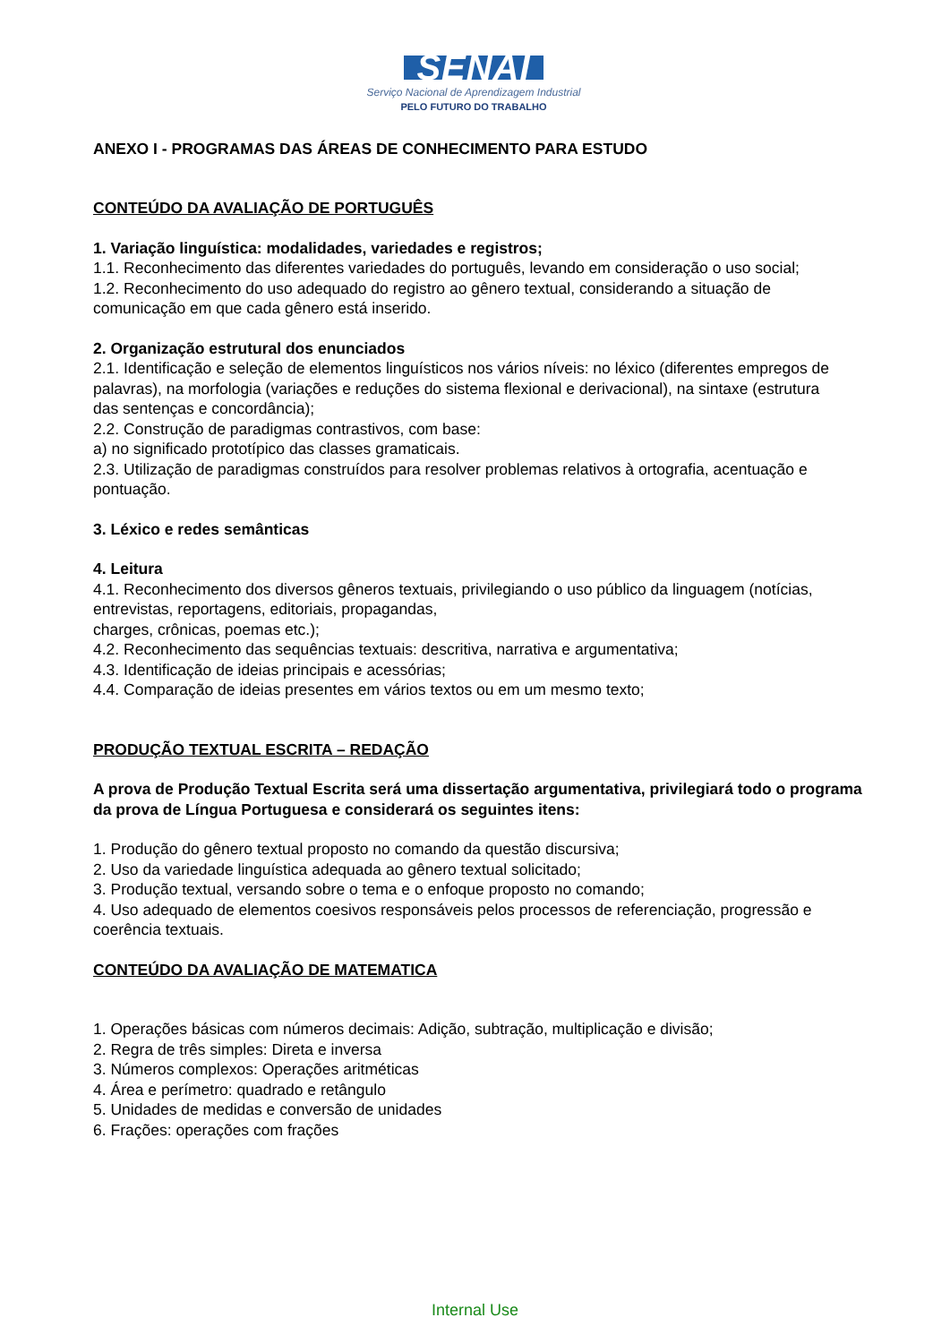SENAI
Serviço Nacional de Aprendizagem Industrial
PELO FUTURO DO TRABALHO
ANEXO I - PROGRAMAS DAS ÁREAS DE CONHECIMENTO PARA ESTUDO
CONTEÚDO DA AVALIAÇÃO DE PORTUGUÊS
1. Variação linguística: modalidades, variedades e registros;
1.1. Reconhecimento das diferentes variedades do português, levando em consideração o uso social;
1.2. Reconhecimento do uso adequado do registro ao gênero textual, considerando a situação de comunicação em que cada gênero está inserido.
2. Organização estrutural dos enunciados
2.1. Identificação e seleção de elementos linguísticos nos vários níveis: no léxico (diferentes empregos de palavras), na morfologia (variações e reduções do sistema flexional e derivacional), na sintaxe (estrutura das sentenças e concordância);
2.2. Construção de paradigmas contrastivos, com base:
a) no significado prototípico das classes gramaticais.
2.3. Utilização de paradigmas construídos para resolver problemas relativos à ortografia, acentuação e pontuação.
3. Léxico e redes semânticas
4. Leitura
4.1. Reconhecimento dos diversos gêneros textuais, privilegiando o uso público da linguagem (notícias, entrevistas, reportagens, editoriais, propagandas,
charges, crônicas, poemas etc.);
4.2. Reconhecimento das sequências textuais: descritiva, narrativa e argumentativa;
4.3. Identificação de ideias principais e acessórias;
4.4. Comparação de ideias presentes em vários textos ou em um mesmo texto;
PRODUÇÃO TEXTUAL ESCRITA – REDAÇÃO
A prova de Produção Textual Escrita será uma dissertação argumentativa, privilegiará todo o programa da prova de Língua Portuguesa e considerará os seguintes itens:
1. Produção do gênero textual proposto no comando da questão discursiva;
2. Uso da variedade linguística adequada ao gênero textual solicitado;
3. Produção textual, versando sobre o tema e o enfoque proposto no comando;
4. Uso adequado de elementos coesivos responsáveis pelos processos de referenciação, progressão e coerência textuais.
CONTEÚDO DA AVALIAÇÃO DE MATEMATICA
1. Operações básicas com números decimais: Adição, subtração, multiplicação e divisão;
2. Regra de três simples: Direta e inversa
3. Números complexos: Operações aritméticas
4. Área e perímetro: quadrado e retângulo
5. Unidades de medidas e conversão de unidades
6. Frações: operações com frações
Internal Use